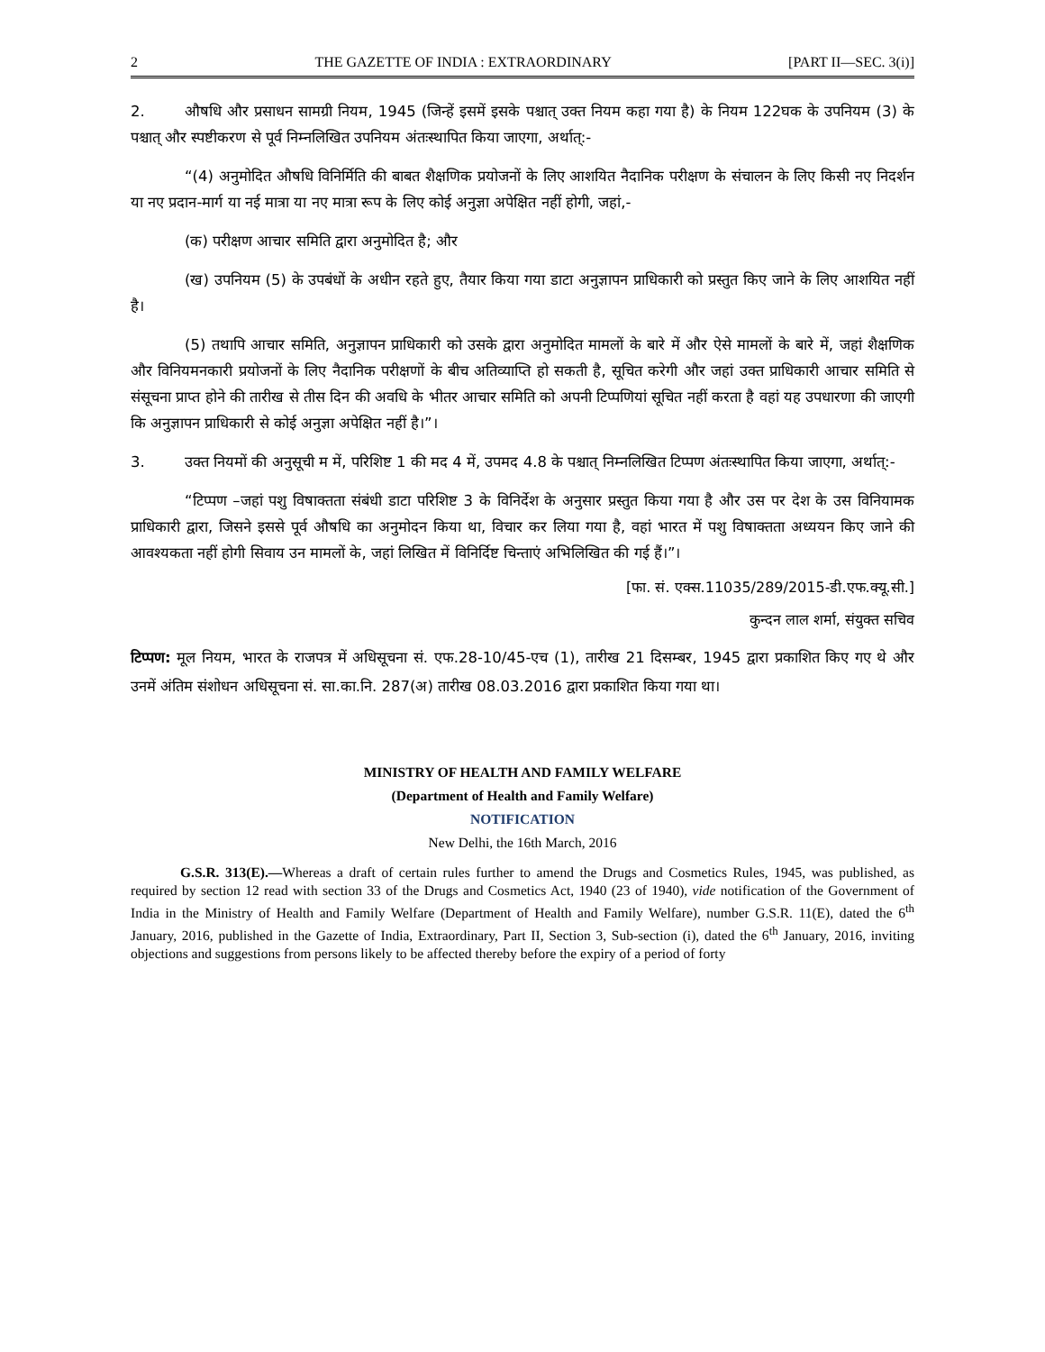2 THE GAZETTE OF INDIA : EXTRAORDINARY [PART II—SEC. 3(i)]
2. औषधि और प्रसाधन सामग्री नियम, 1945 (जिन्हें इसमें इसके पश्चात् उक्त नियम कहा गया है) के नियम 122घक के उपनियम (3) के पश्चात् और स्पष्टीकरण से पूर्व निम्नलिखित उपनियम अंतःस्थापित किया जाएगा, अर्थात्:-
“(4) अनुमोदित औषधि विनिर्मिति की बाबत शैक्षणिक प्रयोजनों के लिए आशयित नैदानिक परीक्षण के संचालन के लिए किसी नए निदर्शन या नए प्रदान-मार्ग या नई मात्रा या नए मात्रा रूप के लिए कोई अनुज्ञा अपेक्षित नहीं होगी, जहां,-
(क) परीक्षण आचार समिति द्वारा अनुमोदित है; और
(ख) उपनियम (5) के उपबंधों के अधीन रहते हुए, तैयार किया गया डाटा अनुज्ञापन प्राधिकारी को प्रस्तुत किए जाने के लिए आशयित नहीं है।
(5) तथापि आचार समिति, अनुज्ञापन प्राधिकारी को उसके द्वारा अनुमोदित मामलों के बारे में और ऐसे मामलों के बारे में, जहां शैक्षणिक और विनियमनकारी प्रयोजनों के लिए नैदानिक परीक्षणों के बीच अतिव्याप्ति हो सकती है, सूचित करेगी और जहां उक्त प्राधिकारी आचार समिति से संसूचना प्राप्त होने की तारीख से तीस दिन की अवधि के भीतर आचार समिति को अपनी टिप्पणियां सूचित नहीं करता है वहां यह उपधारणा की जाएगी कि अनुज्ञापन प्राधिकारी से कोई अनुज्ञा अपेक्षित नहीं है।”।
3. उक्त नियमों की अनुसूची म में, परिशिष्ट 1 की मद 4 में, उपमद 4.8 के पश्चात् निम्नलिखित टिप्पण अंतःस्थापित किया जाएगा, अर्थात्:-
“टिप्पण –जहां पशु विषाक्तता संबंधी डाटा परिशिष्ट 3 के विनिर्देश के अनुसार प्रस्तुत किया गया है और उस पर देश के उस विनियामक प्राधिकारी द्वारा, जिसने इससे पूर्व औषधि का अनुमोदन किया था, विचार कर लिया गया है, वहां भारत में पशु विषाक्तता अध्ययन किए जाने की आवश्यकता नहीं होगी सिवाय उन मामलों के, जहां लिखित में विनिर्दिष्ट चिन्ताएं अभिलिखित की गई हैं।”।
[फा. सं. एक्स.11035/289/2015-डी.एफ.क्यू.सी.]
कुन्दन लाल शर्मा, संयुक्त सचिव
टिप्पण: मूल नियम, भारत के राजपत्र में अधिसूचना सं. एफ.28-10/45-एच (1), तारीख 21 दिसम्बर, 1945 द्वारा प्रकाशित किए गए थे और उनमें अंतिम संशोधन अधिसूचना सं. सा.का.नि. 287(अ) तारीख 08.03.2016 द्वारा प्रकाशित किया गया था।
MINISTRY OF HEALTH AND FAMILY WELFARE
(Department of Health and Family Welfare)
NOTIFICATION
New Delhi, the 16th March, 2016
G.S.R. 313(E).—Whereas a draft of certain rules further to amend the Drugs and Cosmetics Rules, 1945, was published, as required by section 12 read with section 33 of the Drugs and Cosmetics Act, 1940 (23 of 1940), vide notification of the Government of India in the Ministry of Health and Family Welfare (Department of Health and Family Welfare), number G.S.R. 11(E), dated the 6<sup>th</sup> January, 2016, published in the Gazette of India, Extraordinary, Part II, Section 3, Sub-section (i), dated the 6<sup>th</sup> January, 2016, inviting objections and suggestions from persons likely to be affected thereby before the expiry of a period of forty